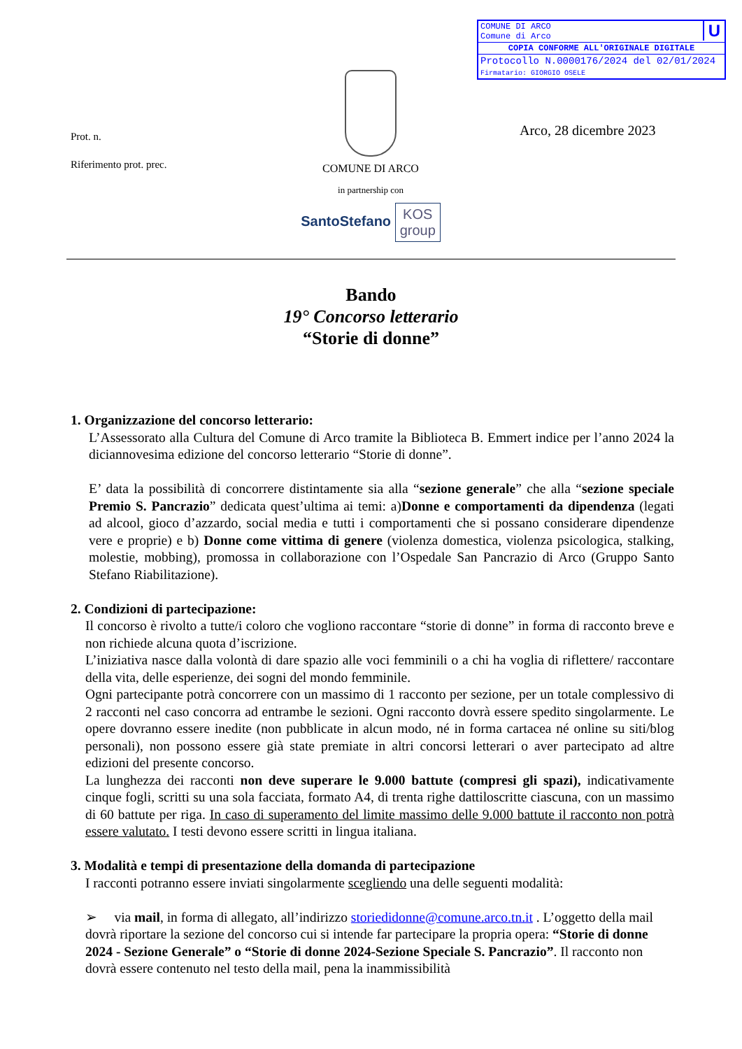U
COMUNE DI ARCO
Comune di Arco
COPIA CONFORME ALL'ORIGINALE DIGITALE
Protocollo N.0000176/2024 del 02/01/2024
Firmatario: GIORGIO OSELE
Prot. n.
Riferimento prot. prec.
Arco, 28 dicembre 2023
COMUNE DI ARCO
in partnership con
SantoStefano KOS
group
Bando
19° Concorso letterario
“Storie di donne”
1. Organizzazione del concorso letterario:
L’Assessorato alla Cultura del Comune di Arco tramite la Biblioteca B. Emmert indice per l’anno 2024 la diciannovesima edizione del concorso letterario “Storie di donne”.
E’ data la possibilità di concorrere distintamente sia alla “sezione generale” che alla “sezione speciale Premio S. Pancrazio” dedicata quest’ultima ai temi: a)Donne e comportamenti da dipendenza (legati ad alcool, gioco d’azzardo, social media e tutti i comportamenti che si possano considerare dipendenze vere e proprie) e b) Donne come vittima di genere (violenza domestica, violenza psicologica, stalking, molestie, mobbing), promossa in collaborazione con l’Ospedale San Pancrazio di Arco (Gruppo Santo Stefano Riabilitazione).
2. Condizioni di partecipazione:
Il concorso è rivolto a tutte/i coloro che vogliono raccontare “storie di donne” in forma di racconto breve e non richiede alcuna quota d’iscrizione.
L’iniziativa nasce dalla volontà di dare spazio alle voci femminili o a chi ha voglia di riflettere/ raccontare della vita, delle esperienze, dei sogni del mondo femminile.
Ogni partecipante potrà concorrere con un massimo di 1 racconto per sezione, per un totale complessivo di 2 racconti nel caso concorra ad entrambe le sezioni. Ogni racconto dovrà essere spedito singolarmente. Le opere dovranno essere inedite (non pubblicate in alcun modo, né in forma cartacea né online su siti/blog personali), non possono essere già state premiate in altri concorsi letterari o aver partecipato ad altre edizioni del presente concorso.
La lunghezza dei racconti non deve superare le 9.000 battute (compresi gli spazi), indicativamente cinque fogli, scritti su una sola facciata, formato A4, di trenta righe dattiloscritte ciascuna, con un massimo di 60 battute per riga. In caso di superamento del limite massimo delle 9.000 battute il racconto non potrà essere valutato. I testi devono essere scritti in lingua italiana.
3. Modalità e tempi di presentazione della domanda di partecipazione
I racconti potranno essere inviati singolarmente scegliendo una delle seguenti modalità:
➢ via mail, in forma di allegato, all’indirizzo storiedidonne@comune.arco.tn.it . L’oggetto della mail dovrà riportare la sezione del concorso cui si intende far partecipare la propria opera: “Storie di donne 2024 - Sezione Generale” o “Storie di donne 2024-Sezione Speciale S. Pancrazio”. Il racconto non dovrà essere contenuto nel testo della mail, pena la inammissibilità